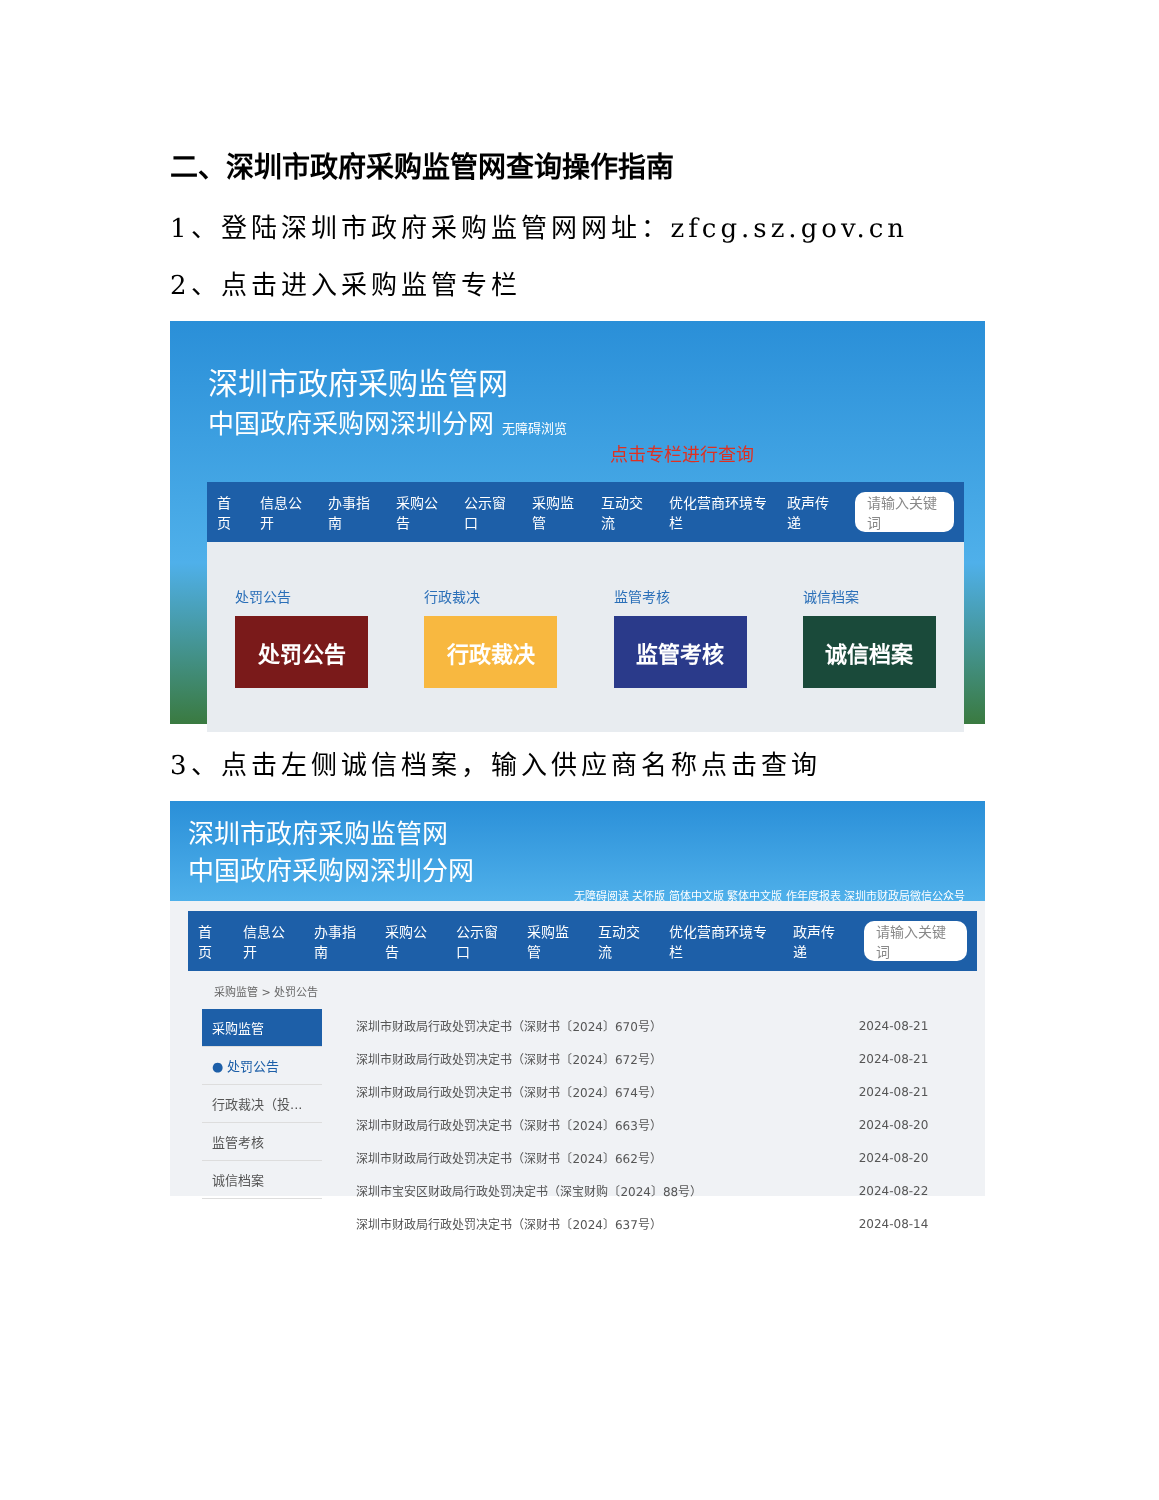二、深圳市政府采购监管网查询操作指南
1、登陆深圳市政府采购监管网网址：zfcg.sz.gov.cn
2、点击进入采购监管专栏
深圳市政府采购监管网
中国政府采购网深圳分网 无障碍浏览
点击专栏进行查询
首页 信息公开 办事指南 采购公告 公示窗口 采购监管 互动交流 优化营商环境专栏 政声传递 请输入关键词
处罚公告
处罚公告
行政裁决
行政裁决
监管考核
监管考核
诚信档案
诚信档案
3、点击左侧诚信档案，输入供应商名称点击查询
深圳市政府采购监管网
中国政府采购网深圳分网
无障碍阅读 关怀版 简体中文版 繁体中文版 作年度报表 深圳市财政局微信公众号
首页 信息公开 办事指南 采购公告 公示窗口 采购监管 互动交流 优化营商环境专栏 政声传递 请输入关键词
采购监管 > 处罚公告
采购监管
● 处罚公告
行政裁决（投...
监管考核
诚信档案
| 深圳市财政局行政处罚决定书（深财书〔2024〕670号） | 2024-08-21 |
| 深圳市财政局行政处罚决定书（深财书〔2024〕672号） | 2024-08-21 |
| 深圳市财政局行政处罚决定书（深财书〔2024〕674号） | 2024-08-21 |
| 深圳市财政局行政处罚决定书（深财书〔2024〕663号） | 2024-08-20 |
| 深圳市财政局行政处罚决定书（深财书〔2024〕662号） | 2024-08-20 |
| 深圳市宝安区财政局行政处罚决定书（深宝财购〔2024〕88号） | 2024-08-22 |
| 深圳市财政局行政处罚决定书（深财书〔2024〕637号） | 2024-08-14 |